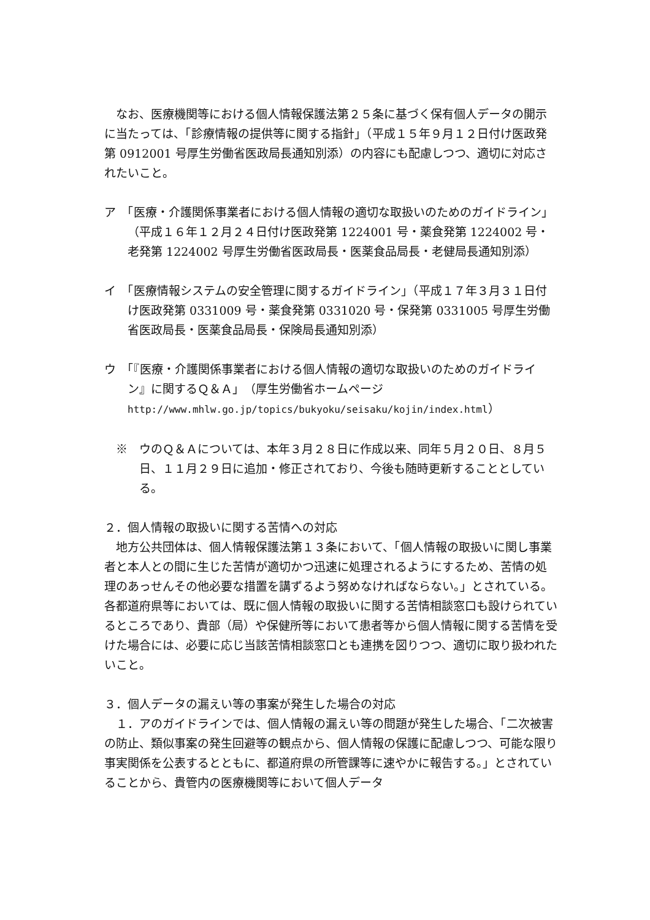なお、医療機関等における個人情報保護法第２５条に基づく保有個人データの開示に当たっては、「診療情報の提供等に関する指針」（平成１５年９月１２日付け医政発第 0912001 号厚生労働省医政局長通知別添）の内容にも配慮しつつ、適切に対応されたいこと。
ア　「医療・介護関係事業者における個人情報の適切な取扱いのためのガイドライン」（平成１６年１２月２４日付け医政発第 1224001 号・薬食発第 1224002 号・老発第 1224002 号厚生労働省医政局長・医薬食品局長・老健局長通知別添）
イ　「医療情報システムの安全管理に関するガイドライン」（平成１７年３月３１日付け医政発第 0331009 号・薬食発第 0331020 号・保発第 0331005 号厚生労働省医政局長・医薬食品局長・保険局長通知別添）
ウ　「『医療・介護関係事業者における個人情報の適切な取扱いのためのガイドライン』に関するＱ＆Ａ」（厚生労働省ホームページ http://www.mhlw.go.jp/topics/bukyoku/seisaku/kojin/index.html）
※　ウのＱ＆Ａについては、本年３月２８日に作成以来、同年５月２０日、８月５日、１１月２９日に追加・修正されており、今後も随時更新することとしている。
２．個人情報の取扱いに関する苦情への対応
地方公共団体は、個人情報保護法第１３条において、「個人情報の取扱いに関し事業者と本人との間に生じた苦情が適切かつ迅速に処理されるようにするため、苦情の処理のあっせんその他必要な措置を講ずるよう努めなければならない。」とされている。各都道府県等においては、既に個人情報の取扱いに関する苦情相談窓口も設けられているところであり、貴部（局）や保健所等において患者等から個人情報に関する苦情を受けた場合には、必要に応じ当該苦情相談窓口とも連携を図りつつ、適切に取り扱われたいこと。
３．個人データの漏えい等の事案が発生した場合の対応
１．アのガイドラインでは、個人情報の漏えい等の問題が発生した場合、「二次被害の防止、類似事案の発生回避等の観点から、個人情報の保護に配慮しつつ、可能な限り事実関係を公表するとともに、都道府県の所管課等に速やかに報告する。」とされていることから、貴管内の医療機関等において個人データ